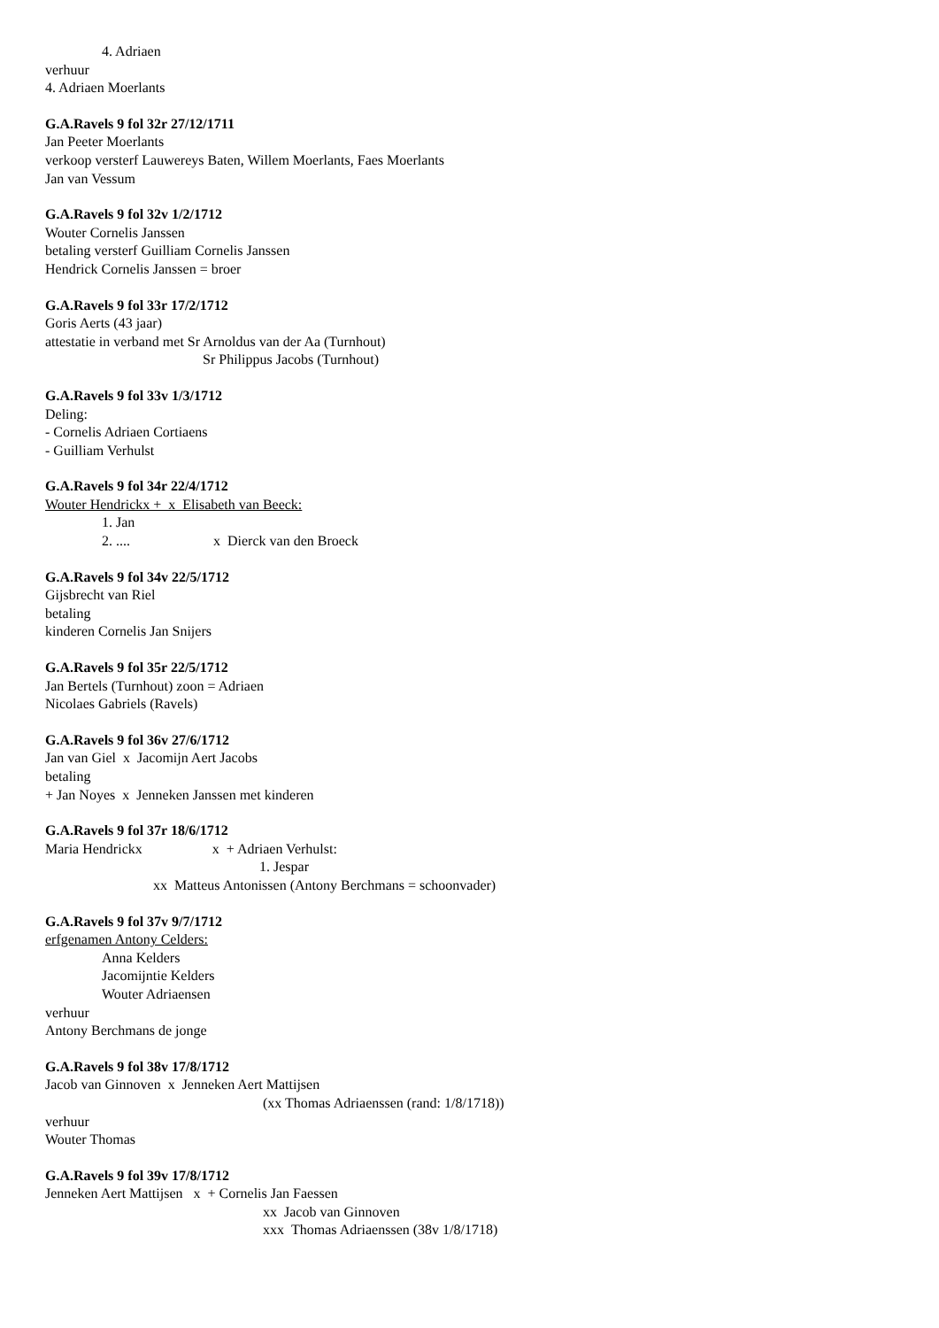4. Adriaen
verhuur
4. Adriaen Moerlants
G.A.Ravels 9 fol 32r 27/12/1711
Jan Peeter Moerlants
verkoop versterf Lauwereys Baten, Willem Moerlants, Faes Moerlants
Jan van Vessum
G.A.Ravels 9 fol 32v 1/2/1712
Wouter Cornelis Janssen
betaling versterf Guilliam Cornelis Janssen
Hendrick Cornelis Janssen = broer
G.A.Ravels 9 fol 33r 17/2/1712
Goris Aerts (43 jaar)
attestatie in verband met Sr Arnoldus van der Aa (Turnhout)
Sr Philippus Jacobs (Turnhout)
G.A.Ravels 9 fol 33v 1/3/1712
Deling:
- Cornelis Adriaen Cortiaens
- Guilliam Verhulst
G.A.Ravels 9 fol 34r 22/4/1712
Wouter Hendrickx + x Elisabeth van Beeck:
1. Jan
2. .... x Dierck van den Broeck
G.A.Ravels 9 fol 34v 22/5/1712
Gijsbrecht van Riel
betaling
kinderen Cornelis Jan Snijers
G.A.Ravels 9 fol 35r 22/5/1712
Jan Bertels (Turnhout) zoon = Adriaen
Nicolaes Gabriels (Ravels)
G.A.Ravels 9 fol 36v 27/6/1712
Jan van Giel x Jacomijn Aert Jacobs
betaling
+ Jan Noyes x Jenneken Janssen met kinderen
G.A.Ravels 9 fol 37r 18/6/1712
Maria Hendrickx x + Adriaen Verhulst:
1. Jespar
xx Matteus Antonissen (Antony Berchmans = schoonvader)
G.A.Ravels 9 fol 37v 9/7/1712
erfgenamen Antony Celders:
Anna Kelders
Jacomijntie Kelders
Wouter Adriaensen
verhuur
Antony Berchmans de jonge
G.A.Ravels 9 fol 38v 17/8/1712
Jacob van Ginnoven x Jenneken Aert Mattijsen
(xx Thomas Adriaenssen (rand: 1/8/1718))
verhuur
Wouter Thomas
G.A.Ravels 9 fol 39v 17/8/1712
Jenneken Aert Mattijsen x + Cornelis Jan Faessen
xx Jacob van Ginnoven
xxx Thomas Adriaenssen (38v 1/8/1718)